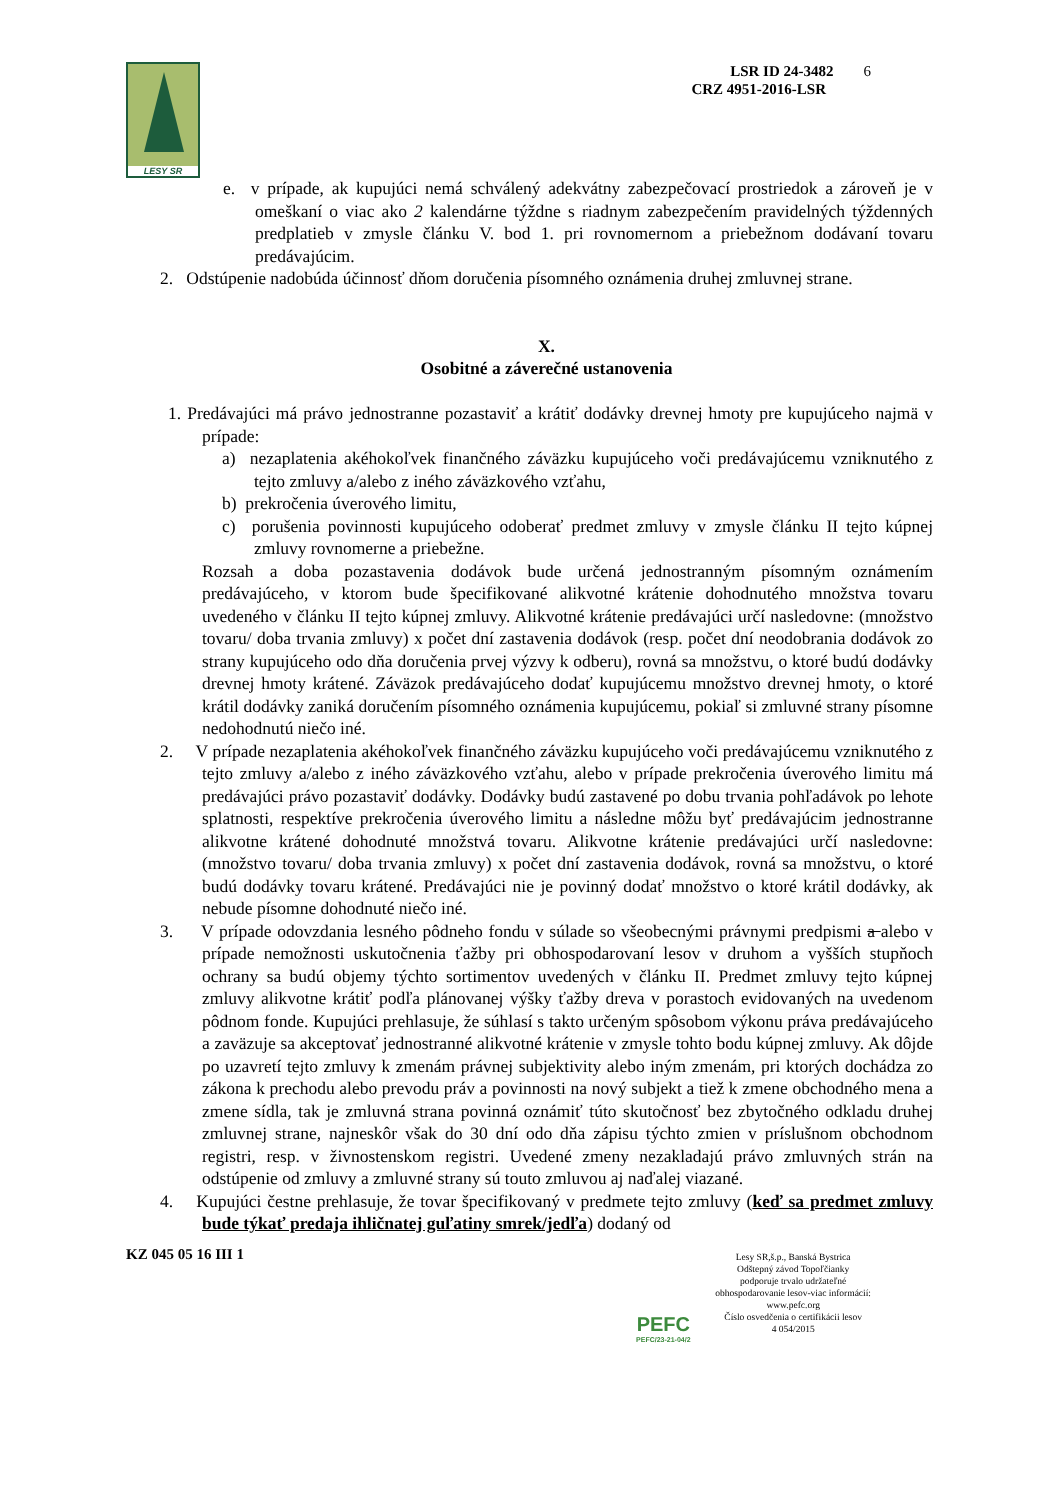LESY SR
LSR ID 24-3482 6
CRZ 4951-2016-LSR
e. v prípade, ak kupujúci nemá schválený adekvátny zabezpečovací prostriedok a zároveň je v omeškaní o viac ako 2 kalendárne týždne s riadnym zabezpečením pravidelných týždenných predplatieb v zmysle článku V. bod 1. pri rovnomernom a priebežnom dodávaní tovaru predávajúcim.
2. Odstúpenie nadobúda účinnosť dňom doručenia písomného oznámenia druhej zmluvnej strane.
X.
Osobitné a záverečné ustanovenia
1. Predávajúci má právo jednostranne pozastaviť a krátiť dodávky drevnej hmoty pre kupujúceho najmä v prípade:
a) nezaplatenia akéhokoľvek finančného záväzku kupujúceho voči predávajúcemu vzniknutého z tejto zmluvy a/alebo z iného záväzkového vzťahu,
b) prekročenia úverového limitu,
c) porušenia povinnosti kupujúceho odoberať predmet zmluvy v zmysle článku II tejto kúpnej zmluvy rovnomerne a priebežne.
Rozsah a doba pozastavenia dodávok bude určená jednostranným písomným oznámením predávajúceho, v ktorom bude špecifikované alikvotné krátenie dohodnutého množstva tovaru uvedeného v článku II tejto kúpnej zmluvy. Alikvotné krátenie predávajúci určí nasledovne: (množstvo tovaru/ doba trvania zmluvy) x počet dní zastavenia dodávok (resp. počet dní neodobrania dodávok zo strany kupujúceho odo dňa doručenia prvej výzvy k odberu), rovná sa množstvu, o ktoré budú dodávky drevnej hmoty krátené. Záväzok predávajúceho dodať kupujúcemu množstvo drevnej hmoty, o ktoré krátil dodávky zaniká doručením písomného oznámenia kupujúcemu, pokiaľ si zmluvné strany písomne nedohodnutú niečo iné.
2. V prípade nezaplatenia akéhokoľvek finančného záväzku kupujúceho voči predávajúcemu vzniknutého z tejto zmluvy a/alebo z iného záväzkového vzťahu, alebo v prípade prekročenia úverového limitu má predávajúci právo pozastaviť dodávky. Dodávky budú zastavené po dobu trvania pohľadávok po lehote splatnosti, respektíve prekročenia úverového limitu a následne môžu byť predávajúcim jednostranne alikvotne krátené dohodnuté množstvá tovaru. Alikvotne krátenie predávajúci určí nasledovne: (množstvo tovaru/ doba trvania zmluvy) x počet dní zastavenia dodávok, rovná sa množstvu, o ktoré budú dodávky tovaru krátené. Predávajúci nie je povinný dodať množstvo o ktoré krátil dodávky, ak nebude písomne dohodnuté niečo iné.
3. V prípade odovzdania lesného pôdneho fondu v súlade so všeobecnými právnymi predpismi a alebo v prípade nemožnosti uskutočnenia ťažby pri obhospodarovaní lesov v druhom a vyšších stupňoch ochrany sa budú objemy týchto sortimentov uvedených v článku II. Predmet zmluvy tejto kúpnej zmluvy alikvotne krátiť podľa plánovanej výšky ťažby dreva v porastoch evidovaných na uvedenom pôdnom fonde. Kupujúci prehlasuje, že súhlasí s takto určeným spôsobom výkonu práva predávajúceho a zaväzuje sa akceptovať jednostranné alikvotné krátenie v zmysle tohto bodu kúpnej zmluvy. Ak dôjde po uzavretí tejto zmluvy k zmenám právnej subjektivity alebo iným zmenám, pri ktorých dochádza zo zákona k prechodu alebo prevodu práv a povinnosti na nový subjekt a tiež k zmene obchodného mena a zmene sídla, tak je zmluvná strana povinná oznámiť túto skutočnosť bez zbytočného odkladu druhej zmluvnej strane, najneskôr však do 30 dní odo dňa zápisu týchto zmien v príslušnom obchodnom registri, resp. v živnostenskom registri. Uvedené zmeny nezakladajú právo zmluvných strán na odstúpenie od zmluvy a zmluvné strany sú touto zmluvou aj naďalej viazané.
4. Kupujúci čestne prehlasuje, že tovar špecifikovaný v predmete tejto zmluvy (keď sa predmet zmluvy bude týkať predaja ihličnatej guľatiny smrek/jedľa) dodaný od
KZ 045 05 16 III 1
PEFC
PEFC/23-21-04/2
Lesy SR,š.p., Banská Bystrica
Odštepný závod Topoľčianky
podporuje trvalo udržateľné
obhospodarovanie lesov-viac informácií:
www.pefc.org
Číslo osvedčenia o certifikácii lesov
4 054/2015